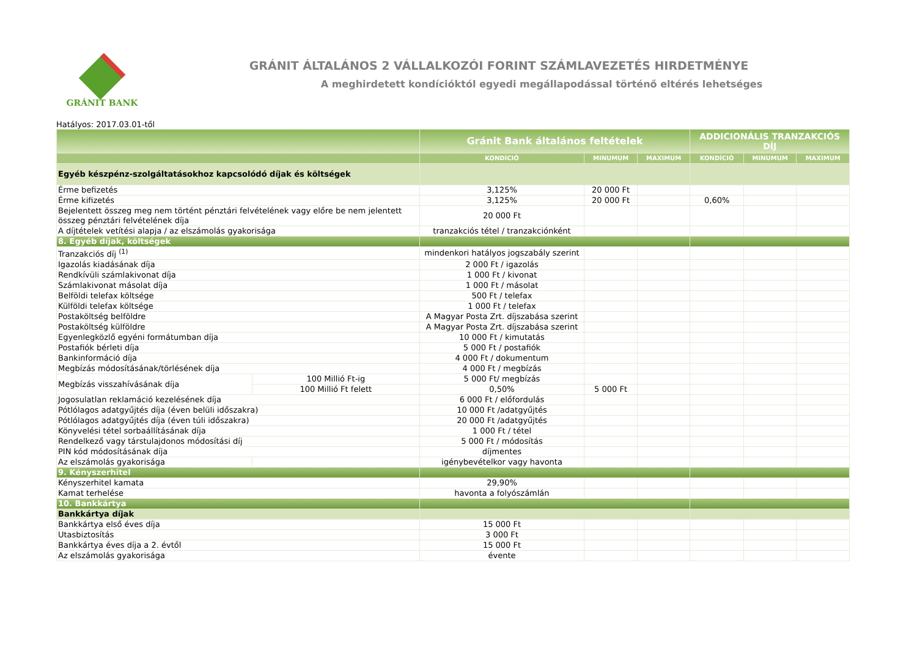GRÁNIT BANK
GRÁNIT ÁLTALÁNOS 2 VÁLLALKOZÓI FORINT SZÁMLAVEZETÉS HIRDETMÉNYE
A meghirdetett kondícióktól egyedi megállapodással történő eltérés lehetséges
Hatályos: 2017.03.01-től
| | | Gránit Bank általános feltételek | | | ADDICIONÁLIS TRANZAKCIÓS DÍJ | | |
| --- | --- | --- | --- | --- | --- | --- | --- |
| | | KONDÍCIÓ | MINUMUM | MAXIMUM | KONDÍCIÓ | MINUMUM | MAXIMUM |
| Egyéb készpénz-szolgáltatásokhoz kapcsolódó díjak és költségek | | | | | | | |
| Érme befizetés | | 3,125% | 20 000 Ft | | | | |
| Érme kifizetés | | 3,125% | 20 000 Ft | | 0,60% | | |
| Bejelentett összeg meg nem történt pénztári felvételének vagy előre be nem jelentett összeg pénztári felvételének díja | | 20 000 Ft | | | | | |
| A díjtételek vetítési alapja / az elszámolás gyakorisága | | tranzakciós tétel / tranzakciónként | | | | | |
| 8. Egyéb díjak, költségek | | | | | | | |
| Tranzakciós díj <sup>(1)</sup> | | mindenkori hatályos jogszabály szerint | | | | | |
| Igazolás kiadásának díja | | 2 000 Ft / igazolás | | | | | |
| Rendkívüli számlakivonat díja | | 1 000 Ft / kivonat | | | | | |
| Számlakivonat másolat díja | | 1 000 Ft / másolat | | | | | |
| Belföldi telefax költsége | | 500 Ft / telefax | | | | | |
| Külföldi telefax költsége | | 1 000 Ft / telefax | | | | | |
| Postaköltség belföldre | | A Magyar Posta Zrt. díjszabása szerint | | | | | |
| Postaköltség külföldre | | A Magyar Posta Zrt. díjszabása szerint | | | | | |
| Egyenlegközlő egyéni formátumban díja | | 10 000 Ft / kimutatás | | | | | |
| Postafiók bérleti díja | | 5 000 Ft / postafiók | | | | | |
| Bankinformáció díja | | 4 000 Ft / dokumentum | | | | | |
| Megbízás módosításának/törlésének díja | | 4 000 Ft / megbízás | | | | | |
| Megbízás visszahívásának díja | 100 Millió Ft-ig | 5 000 Ft/ megbízás | | | | | |
| | 100 Millió Ft felett | 0,50% | 5 000 Ft | | | | |
| Jogosulatlan reklamáció kezelésének díja | | 6 000 Ft / előfordulás | | | | | |
| Pótlólagos adatgyűjtés díja (éven belüli időszakra) | | 10 000 Ft /adatgyűjtés | | | | | |
| Pótlólagos adatgyűjtés díja (éven túli időszakra) | | 20 000 Ft /adatgyűjtés | | | | | |
| Könyvelési tétel sorbaállításának díja | | 1 000 Ft / tétel | | | | | |
| Rendelkező vagy társtulajdonos módosítási díj | | 5 000 Ft / módosítás | | | | | |
| PIN kód módosításának díja | | díjmentes | | | | | |
| Az elszámolás gyakorisága | | igénybevételkor vagy havonta | | | | | |
| 9. Kényszerhitel | | | | | | | |
| Kényszerhitel kamata | | 29,90% | | | | | |
| Kamat terhelése | | havonta a folyószámlán | | | | | |
| 10. Bankkártya | | | | | | | |
| Bankkártya díjak | | | | | | | |
| Bankkártya első éves díja | | 15 000 Ft | | | | | |
| Utasbiztosítás | | 3 000 Ft | | | | | |
| Bankkártya éves díja a 2. évtől | | 15 000 Ft | | | | | |
| Az elszámolás gyakorisága | | évente | | | | | |